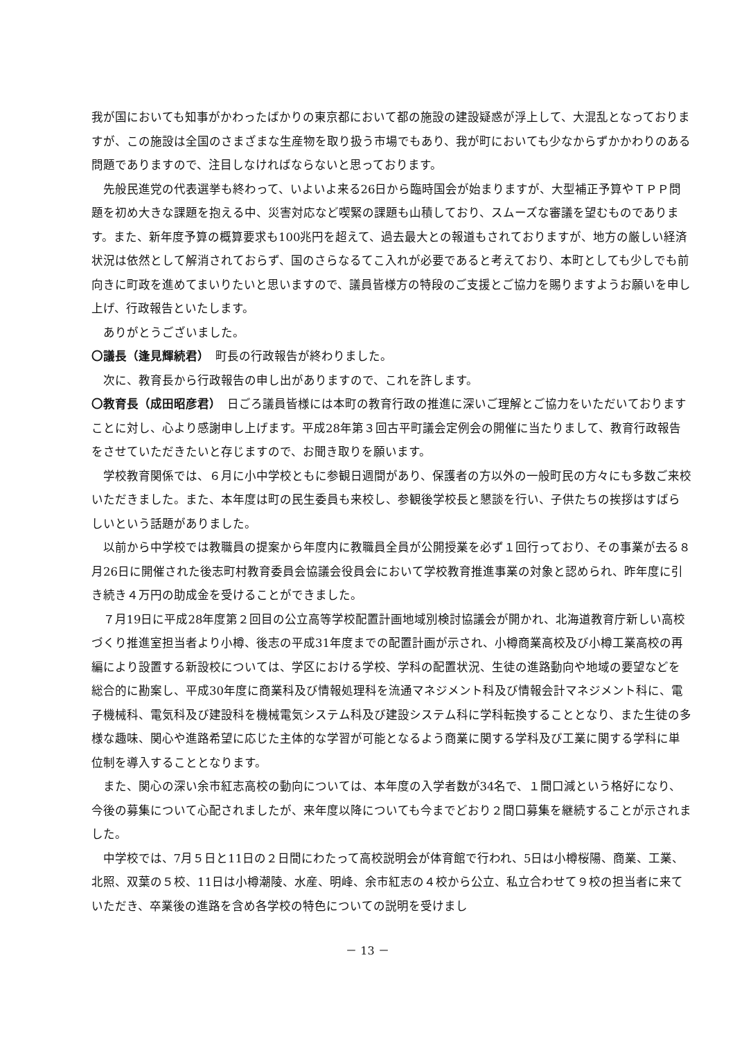我が国においても知事がかわったばかりの東京都において都の施設の建設疑惑が浮上して、大混乱となっておりますが、この施設は全国のさまざまな生産物を取り扱う市場でもあり、我が町においても少なからずかかわりのある問題でありますので、注目しなければならないと思っております。
先般民進党の代表選挙も終わって、いよいよ来る26日から臨時国会が始まりますが、大型補正予算やＴＰＰ問題を初め大きな課題を抱える中、災害対応など喫緊の課題も山積しており、スムーズな審議を望むものであります。また、新年度予算の概算要求も100兆円を超えて、過去最大との報道もされておりますが、地方の厳しい経済状況は依然として解消されておらず、国のさらなるてこ入れが必要であると考えており、本町としても少しでも前向きに町政を進めてまいりたいと思いますので、議員皆様方の特段のご支援とご協力を賜りますようお願いを申し上げ、行政報告といたします。
ありがとうございました。
〇議長（逢見輝続君）　町長の行政報告が終わりました。
次に、教育長から行政報告の申し出がありますので、これを許します。
〇教育長（成田昭彦君）　日ごろ議員皆様には本町の教育行政の推進に深いご理解とご協力をいただいておりますことに対し、心より感謝申し上げます。平成28年第３回古平町議会定例会の開催に当たりまして、教育行政報告をさせていただきたいと存じますので、お聞き取りを願います。
学校教育関係では、６月に小中学校ともに参観日週間があり、保護者の方以外の一般町民の方々にも多数ご来校いただきました。また、本年度は町の民生委員も来校し、参観後学校長と懇談を行い、子供たちの挨拶はすばらしいという話題がありました。
以前から中学校では教職員の提案から年度内に教職員全員が公開授業を必ず１回行っており、その事業が去る８月26日に開催された後志町村教育委員会協議会役員会において学校教育推進事業の対象と認められ、昨年度に引き続き４万円の助成金を受けることができました。
７月19日に平成28年度第２回目の公立高等学校配置計画地域別検討協議会が開かれ、北海道教育庁新しい高校づくり推進室担当者より小樽、後志の平成31年度までの配置計画が示され、小樽商業高校及び小樽工業高校の再編により設置する新設校については、学区における学校、学科の配置状況、生徒の進路動向や地域の要望などを総合的に勘案し、平成30年度に商業科及び情報処理科を流通マネジメント科及び情報会計マネジメント科に、電子機械科、電気科及び建設科を機械電気システム科及び建設システム科に学科転換することとなり、また生徒の多様な趣味、関心や進路希望に応じた主体的な学習が可能となるよう商業に関する学科及び工業に関する学科に単位制を導入することとなります。
また、関心の深い余市紅志高校の動向については、本年度の入学者数が34名で、１間口減という格好になり、今後の募集について心配されましたが、来年度以降についても今までどおり２間口募集を継続することが示されました。
中学校では、7月５日と11日の２日間にわたって高校説明会が体育館で行われ、5日は小樽桜陽、商業、工業、北照、双葉の５校、11日は小樽潮陵、水産、明峰、余市紅志の４校から公立、私立合わせて９校の担当者に来ていただき、卒業後の進路を含め各学校の特色についての説明を受けまし
－ 13 －